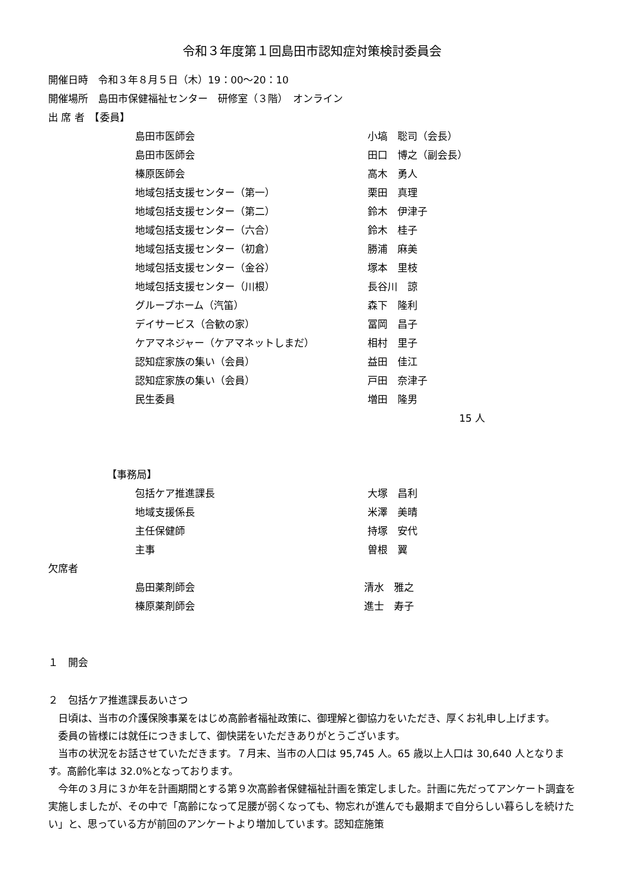令和３年度第１回島田市認知症対策検討委員会
開催日時　令和３年８月５日（木）19：00～20：10
開催場所　島田市保健福祉センター　研修室（３階）　オンライン
出 席 者　【委員】
島田市医師会 小塙　聡司（会長）
島田市医師会 田口　博之（副会長）
榛原医師会 高木　勇人
地域包括支援センター（第一） 栗田　真理
地域包括支援センター（第二） 鈴木　伊津子
地域包括支援センター（六合） 鈴木　桂子
地域包括支援センター（初倉） 勝浦　麻美
地域包括支援センター（金谷） 塚本　里枝
地域包括支援センター（川根） 長谷川　諒
グループホーム（汽笛） 森下　隆利
デイサービス（合歓の家） 冨岡　昌子
ケアマネジャー（ケアマネットしまだ） 相村　里子
認知症家族の集い（会員） 益田　佳江
認知症家族の集い（会員） 戸田　奈津子
民生委員 増田　隆男
15 人
【事務局】
包括ケア推進課長 大塚　昌利
地域支援係長 米澤　美晴
主任保健師 持塚　安代
主事 曽根　翼
欠席者
島田薬剤師会 清水　雅之
榛原薬剤師会 進士　寿子
１　開会
２　包括ケア推進課長あいさつ
日頃は、当市の介護保険事業をはじめ高齢者福祉政策に、御理解と御協力をいただき、厚くお礼申し上げます。
委員の皆様には就任につきまして、御快諾をいただきありがとうございます。
当市の状況をお話させていただきます。７月末、当市の人口は 95,745 人。65 歳以上人口は 30,640 人となります。高齢化率は 32.0%となっております。
今年の３月に３か年を計画期間とする第９次高齢者保健福祉計画を策定しました。計画に先だってアンケート調査を実施しましたが、その中で「高齢になって足腰が弱くなっても、物忘れが進んでも最期まで自分らしい暮らしを続けたい」と、思っている方が前回のアンケートより増加しています。認知症施策